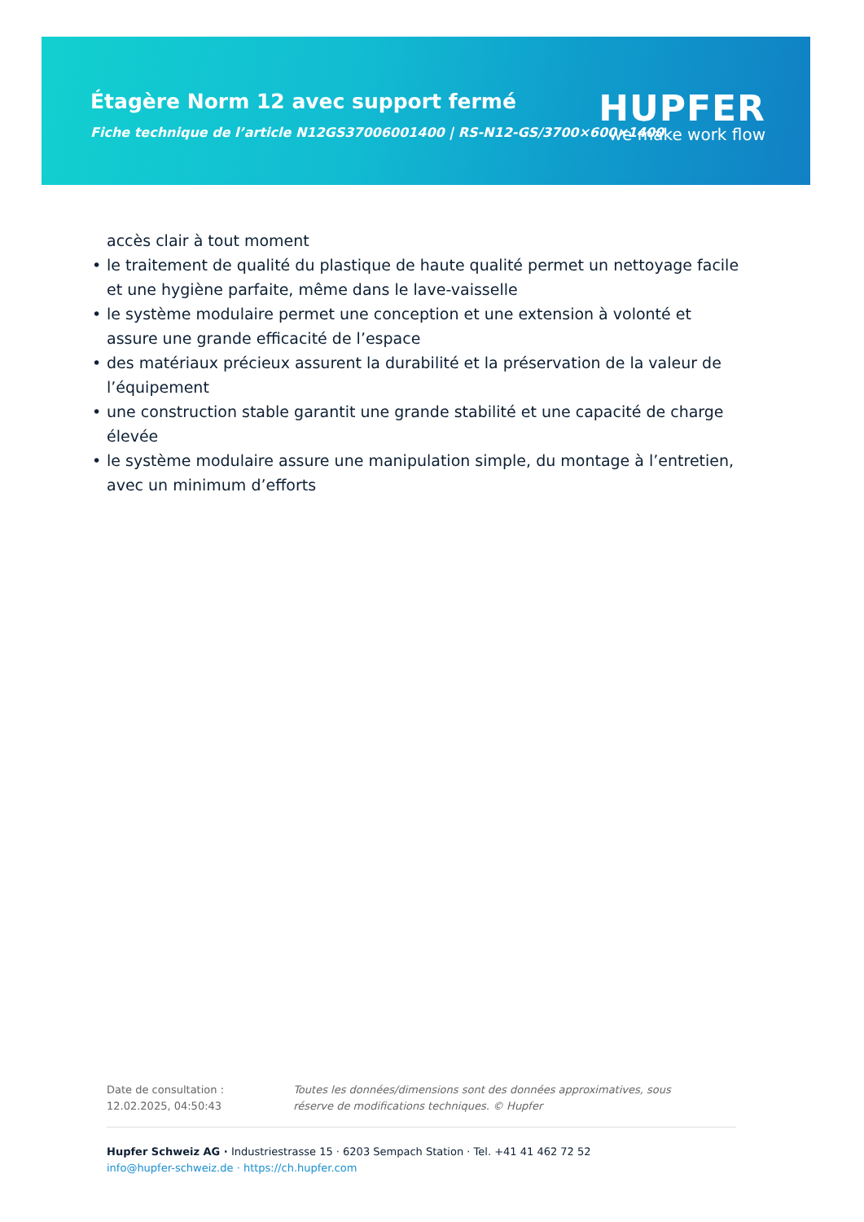Étagère Norm 12 avec support fermé
Fiche technique de l’article N12GS37006001400 | RS-N12-GS/3700×600×1400
HUPFER
we make work flow
accès clair à tout moment
• le traitement de qualité du plastique de haute qualité permet un nettoyage facile et une hygiène parfaite, même dans le lave-vaisselle
• le système modulaire permet une conception et une extension à volonté et assure une grande efficacité de l’espace
• des matériaux précieux assurent la durabilité et la préservation de la valeur de l’équipement
• une construction stable garantit une grande stabilité et une capacité de charge élevée
• le système modulaire assure une manipulation simple, du montage à l’entretien, avec un minimum d’efforts
Date de consultation : 12.02.2025, 04:50:43 Toutes les données/dimensions sont des données approximatives, sous réserve de modifications techniques. © Hupfer
Hupfer Schweiz AG · Industriestrasse 15 · 6203 Sempach Station · Tel. +41 41 462 72 52
info@hupfer-schweiz.de · https://ch.hupfer.com